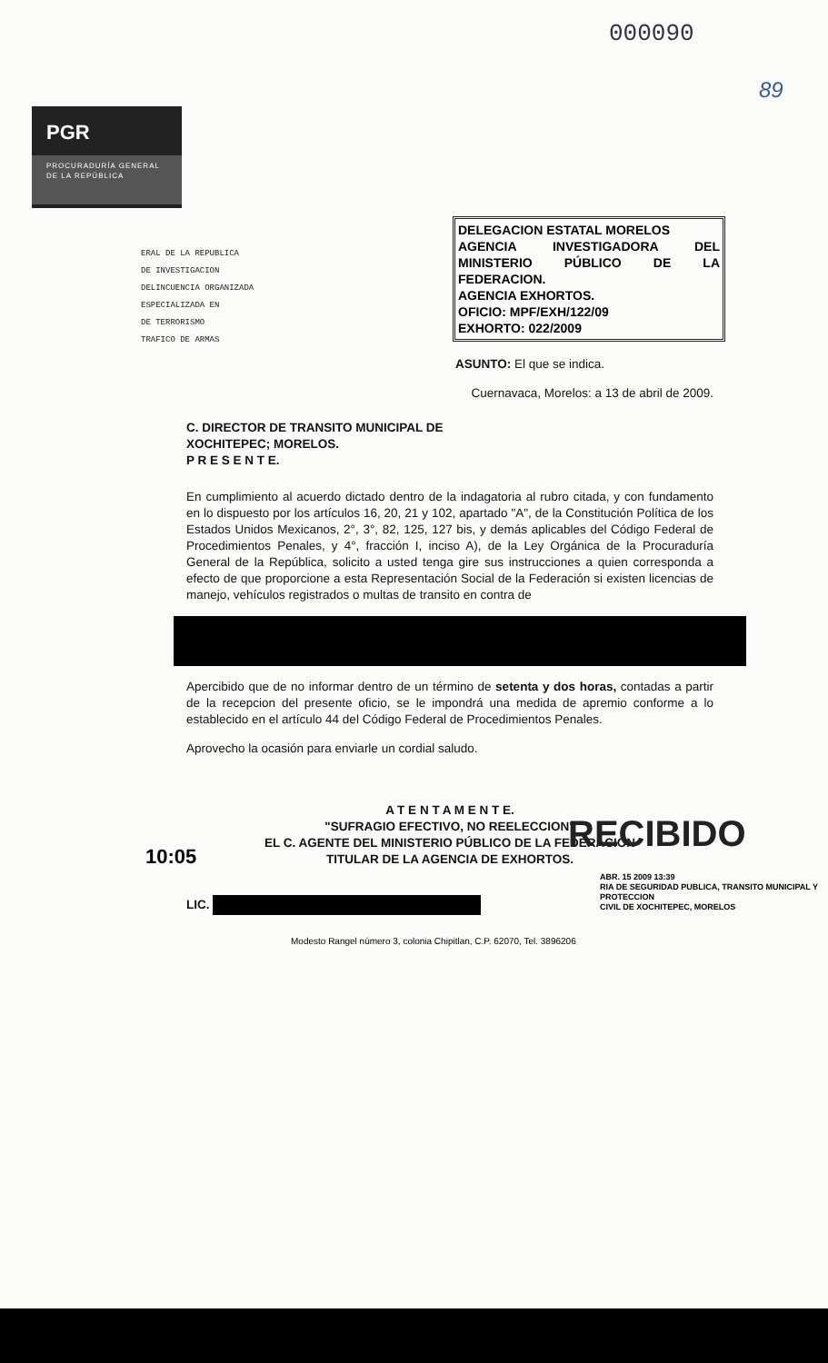000090
89
PGR
PROCURADURÍA GENERAL DE LA REPÚBLICA
ERAL DE LA REPUBLICA
DE INVESTIGACION
DELINCUENCIA ORGANIZADA
ESPECIALIZADA EN
DE TERRORISMO
TRAFICO DE ARMAS
DELEGACION ESTATAL MORELOS
AGENCIA INVESTIGADORA DEL MINISTERIO PÚBLICO DE LA FEDERACION.
AGENCIA EXHORTOS.
OFICIO: MPF/EXH/122/09
EXHORTO: 022/2009
ASUNTO: El que se indica.
Cuernavaca, Morelos: a 13 de abril de 2009.
C. DIRECTOR DE TRANSITO MUNICIPAL DE
XOCHITEPEC; MORELOS.
P R E S E N T E.
En cumplimiento al acuerdo dictado dentro de la indagatoria al rubro citada, y con fundamento en lo dispuesto por los artículos 16, 20, 21 y 102, apartado "A", de la Constitución Política de los Estados Unidos Mexicanos, 2°, 3°, 82, 125, 127 bis, y demás aplicables del Código Federal de Procedimientos Penales, y 4°, fracción I, inciso A), de la Ley Orgánica de la Procuraduría General de la República, solicito a usted tenga gire sus instrucciones a quien corresponda a efecto de que proporcione a esta Representación Social de la Federación si existen licencias de manejo, vehículos registrados o multas de transito en contra de
Apercibido que de no informar dentro de un término de setenta y dos horas, contadas a partir de la recepcion del presente oficio, se le impondrá una medida de apremio conforme a lo establecido en el artículo 44 del Código Federal de Procedimientos Penales.
Aprovecho la ocasión para enviarle un cordial saludo.
A T E N T A M E N T E.
"SUFRAGIO EFECTIVO, NO REELECCION"
EL C. AGENTE DEL MINISTERIO PÚBLICO DE LA FEDERACION
TITULAR DE LA AGENCIA DE EXHORTOS.
LIC.
10:05
RECIBIDO
ABR. 15 2009 13:39
RIA DE SEGURIDAD PUBLICA, TRANSITO MUNICIPAL Y PROTECCION
CIVIL DE XOCHITEPEC, MORELOS
Modesto Rangel número 3, colonia Chipitlan, C.P. 62070, Tel. 3896206